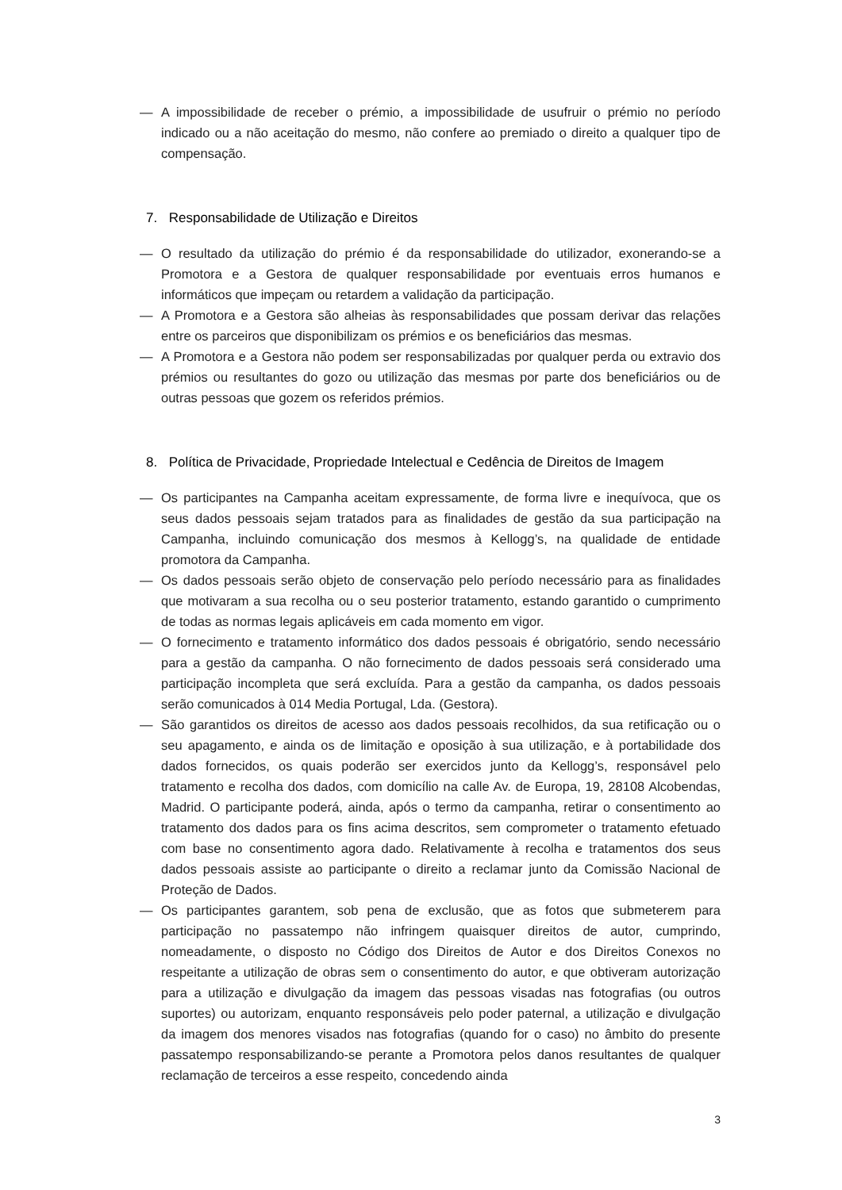— A impossibilidade de receber o prémio, a impossibilidade de usufruir o prémio no período indicado ou a não aceitação do mesmo, não confere ao premiado o direito a qualquer tipo de compensação.
7. Responsabilidade de Utilização e Direitos
— O resultado da utilização do prémio é da responsabilidade do utilizador, exonerando-se a Promotora e a Gestora de qualquer responsabilidade por eventuais erros humanos e informáticos que impeçam ou retardem a validação da participação.
— A Promotora e a Gestora são alheias às responsabilidades que possam derivar das relações entre os parceiros que disponibilizam os prémios e os beneficiários das mesmas.
— A Promotora e a Gestora não podem ser responsabilizadas por qualquer perda ou extravio dos prémios ou resultantes do gozo ou utilização das mesmas por parte dos beneficiários ou de outras pessoas que gozem os referidos prémios.
8. Política de Privacidade, Propriedade Intelectual e Cedência de Direitos de Imagem
— Os participantes na Campanha aceitam expressamente, de forma livre e inequívoca, que os seus dados pessoais sejam tratados para as finalidades de gestão da sua participação na Campanha, incluindo comunicação dos mesmos à Kellogg’s, na qualidade de entidade promotora da Campanha.
— Os dados pessoais serão objeto de conservação pelo período necessário para as finalidades que motivaram a sua recolha ou o seu posterior tratamento, estando garantido o cumprimento de todas as normas legais aplicáveis em cada momento em vigor.
— O fornecimento e tratamento informático dos dados pessoais é obrigatório, sendo necessário para a gestão da campanha. O não fornecimento de dados pessoais será considerado uma participação incompleta que será excluída. Para a gestão da campanha, os dados pessoais serão comunicados à 014 Media Portugal, Lda. (Gestora).
— São garantidos os direitos de acesso aos dados pessoais recolhidos, da sua retificação ou o seu apagamento, e ainda os de limitação e oposição à sua utilização, e à portabilidade dos dados fornecidos, os quais poderão ser exercidos junto da Kellogg’s, responsável pelo tratamento e recolha dos dados, com domicílio na calle Av. de Europa, 19, 28108 Alcobendas, Madrid. O participante poderá, ainda, após o termo da campanha, retirar o consentimento ao tratamento dos dados para os fins acima descritos, sem comprometer o tratamento efetuado com base no consentimento agora dado. Relativamente à recolha e tratamentos dos seus dados pessoais assiste ao participante o direito a reclamar junto da Comissão Nacional de Proteção de Dados.
— Os participantes garantem, sob pena de exclusão, que as fotos que submeterem para participação no passatempo não infringem quaisquer direitos de autor, cumprindo, nomeadamente, o disposto no Código dos Direitos de Autor e dos Direitos Conexos no respeitante a utilização de obras sem o consentimento do autor, e que obtiveram autorização para a utilização e divulgação da imagem das pessoas visadas nas fotografias (ou outros suportes) ou autorizam, enquanto responsáveis pelo poder paternal, a utilização e divulgação da imagem dos menores visados nas fotografias (quando for o caso) no âmbito do presente passatempo responsabilizando-se perante a Promotora pelos danos resultantes de qualquer reclamação de terceiros a esse respeito, concedendo ainda
3